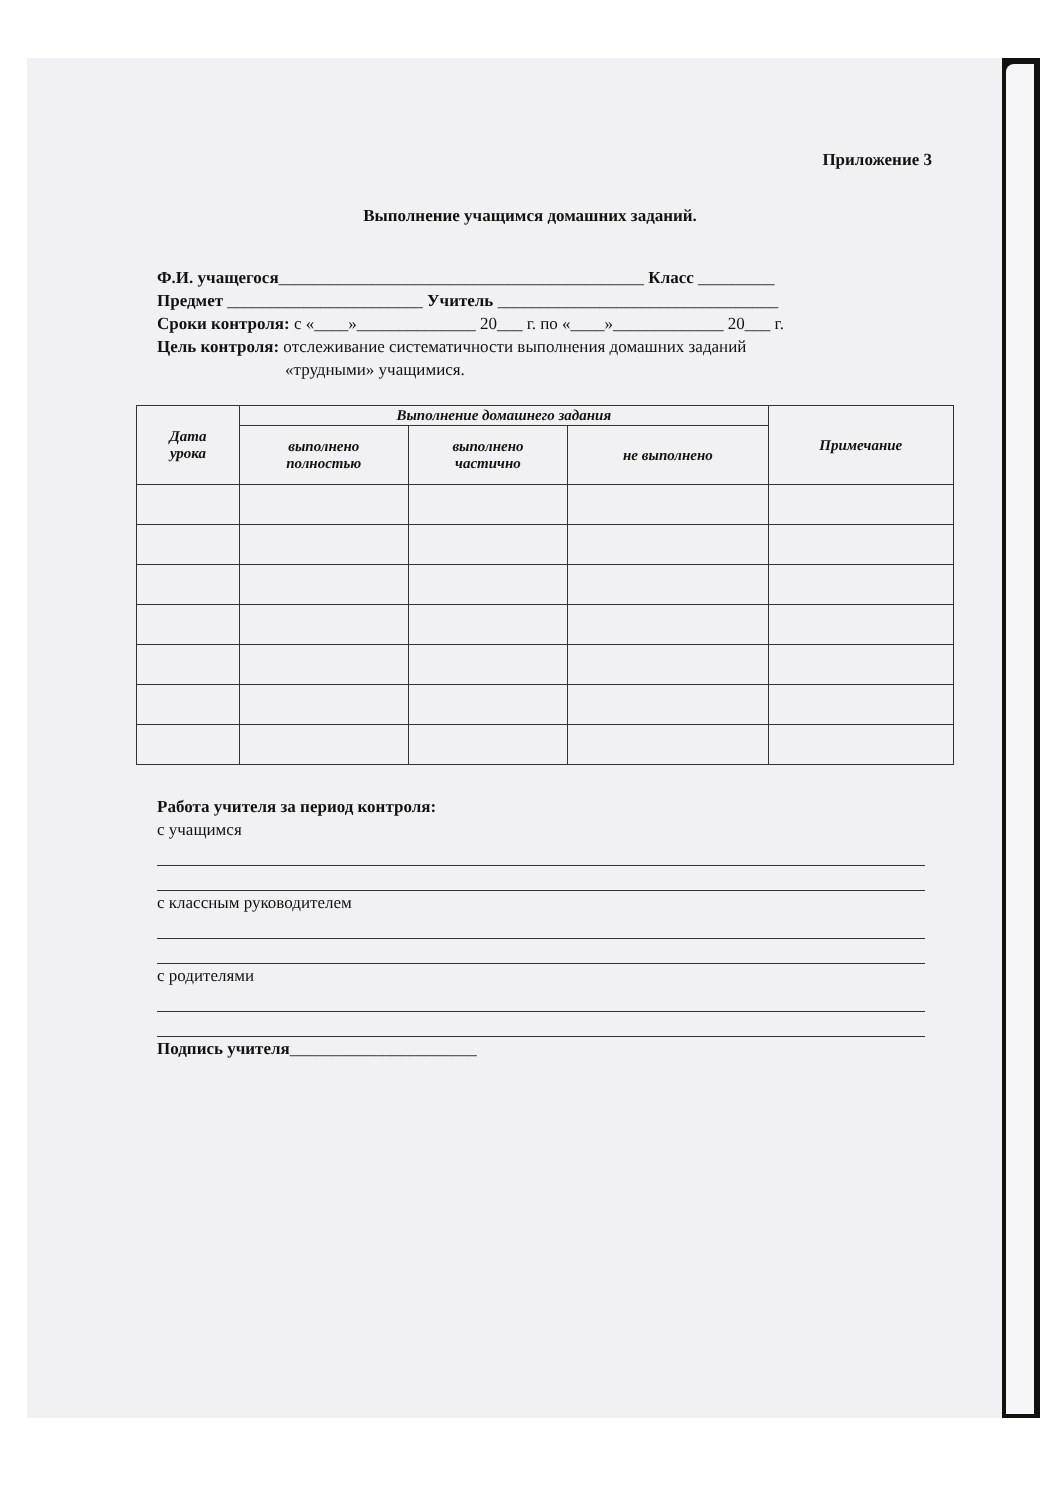Приложение 3
Выполнение учащимся домашних заданий.
Ф.И. учащегося___________________________________________ Класс _________
Предмет _______________________ Учитель _________________________________
Сроки контроля: с «____»______________ 20___ г. по «____»_____________ 20___ г.
Цель контроля: отслеживание систематичности выполнения домашних заданий
«трудными» учащимися.
| Дата урока | Выполнение домашнего задания | | | Примечание |
| --- | --- | --- | --- | --- |
| | выполнено полностью | выполнено частично | не выполнено | |
Работа учителя за период контроля:
с учащимся
с классным руководителем
с родителями
Подпись учителя______________________